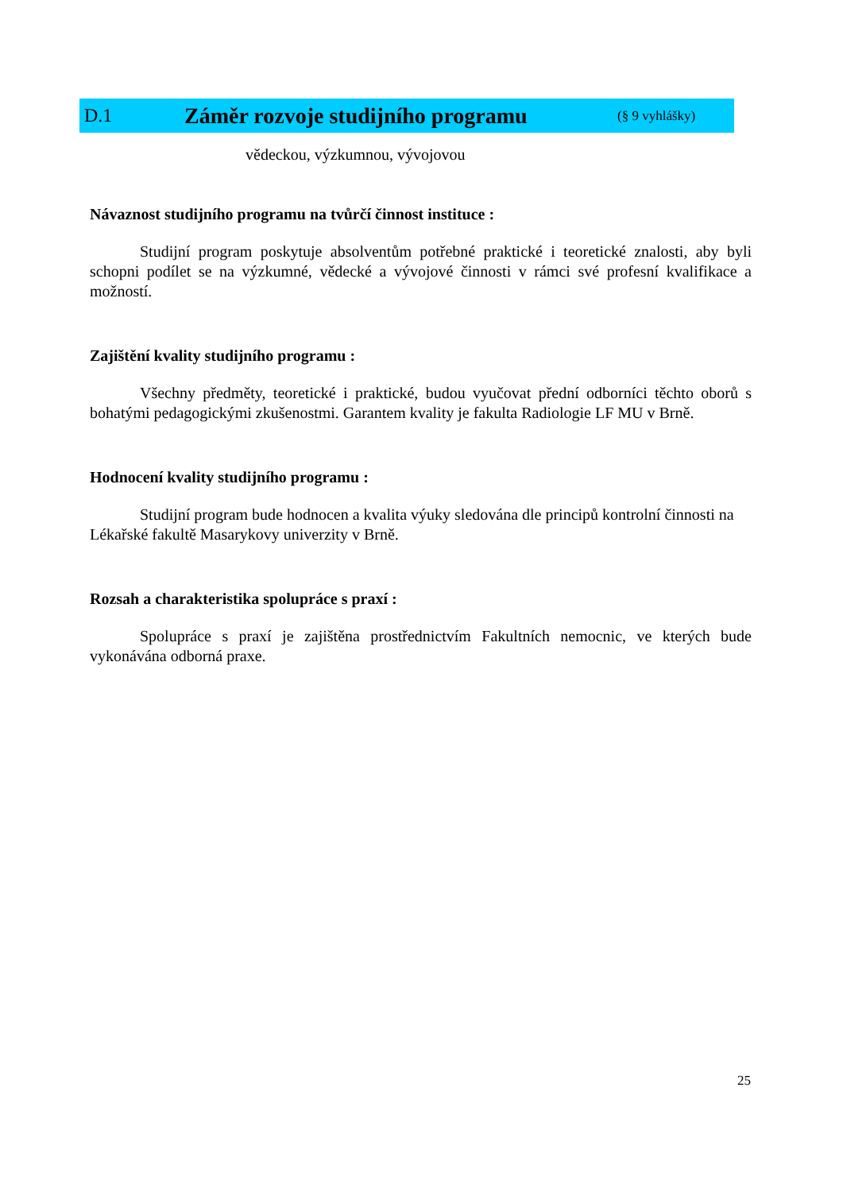D.1 Záměr rozvoje studijního programu (§ 9 vyhlášky)
vědeckou, výzkumnou, vývojovou
Návaznost studijního programu na tvůrčí činnost instituce :
Studijní program poskytuje absolventům potřebné praktické i teoretické znalosti, aby byli schopni podílet se na výzkumné, vědecké a vývojové činnosti v rámci své profesní kvalifikace a možností.
Zajištění kvality studijního programu :
Všechny předměty, teoretické i praktické, budou vyučovat přední odborníci těchto oborů s bohatými pedagogickými zkušenostmi. Garantem kvality je fakulta Radiologie LF MU v Brně.
Hodnocení kvality studijního programu :
Studijní program bude hodnocen a kvalita výuky sledována dle principů kontrolní činnosti na Lékařské fakultě Masarykovy univerzity v Brně.
Rozsah a charakteristika spolupráce s praxí :
Spolupráce s praxí je zajištěna prostřednictvím Fakultních nemocnic, ve kterých bude vykonávána odborná praxe.
25